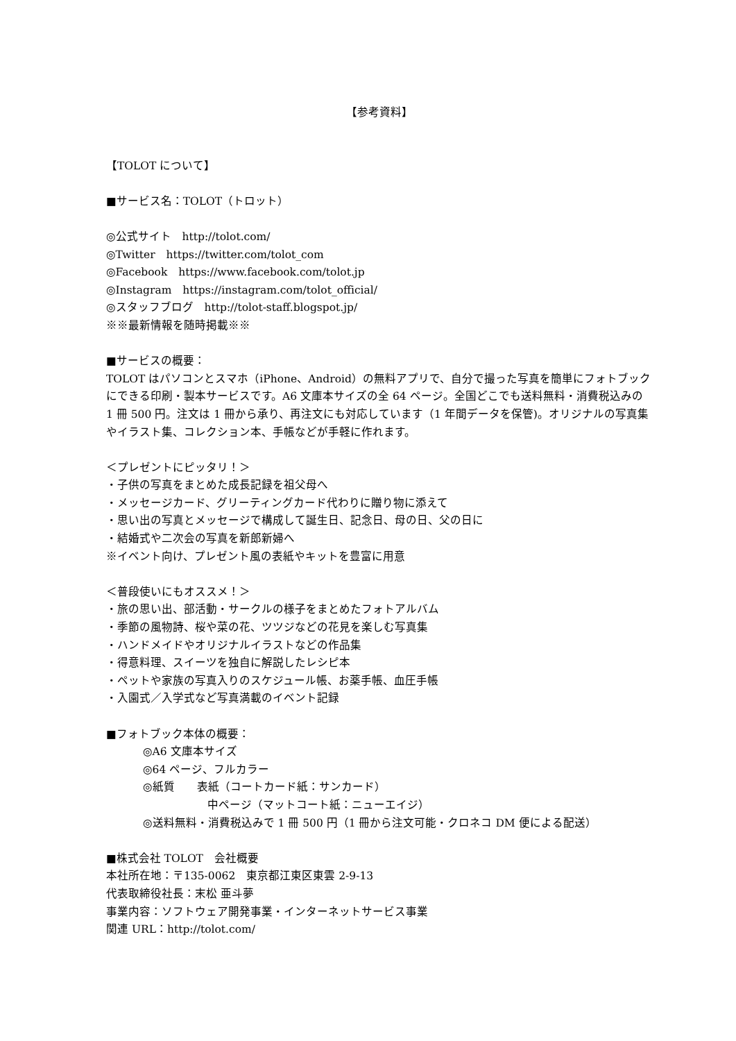【参考資料】
【TOLOT について】
■サービス名：TOLOT（トロット）
◎公式サイト　http://tolot.com/
◎Twitter　https://twitter.com/tolot_com
◎Facebook　https://www.facebook.com/tolot.jp
◎Instagram　https://instagram.com/tolot_official/
◎スタッフブログ　http://tolot-staff.blogspot.jp/
※※最新情報を随時掲載※※
■サービスの概要：
TOLOT はパソコンとスマホ（iPhone、Android）の無料アプリで、自分で撮った写真を簡単にフォトブックにできる印刷・製本サービスです。A6 文庫本サイズの全 64 ページ。全国どこでも送料無料・消費税込みの 1 冊 500 円。注文は 1 冊から承り、再注文にも対応しています（1 年間データを保管)。オリジナルの写真集やイラスト集、コレクション本、手帳などが手軽に作れます。
＜プレゼントにピッタリ！＞
・子供の写真をまとめた成長記録を祖父母へ
・メッセージカード、グリーティングカード代わりに贈り物に添えて
・思い出の写真とメッセージで構成して誕生日、記念日、母の日、父の日に
・結婚式や二次会の写真を新郎新婦へ
※イベント向け、プレゼント風の表紙やキットを豊富に用意
＜普段使いにもオススメ！＞
・旅の思い出、部活動・サークルの様子をまとめたフォトアルバム
・季節の風物詩、桜や菜の花、ツツジなどの花見を楽しむ写真集
・ハンドメイドやオリジナルイラストなどの作品集
・得意料理、スイーツを独自に解説したレシピ本
・ペットや家族の写真入りのスケジュール帳、お薬手帳、血圧手帳
・入園式／入学式など写真満載のイベント記録
■フォトブック本体の概要：
◎A6 文庫本サイズ
◎64 ページ、フルカラー
◎紙質　　表紙（コートカード紙：サンカード）
中ページ（マットコート紙：ニューエイジ）
◎送料無料・消費税込みで 1 冊 500 円（1 冊から注文可能・クロネコ DM 便による配送）
■株式会社 TOLOT　会社概要
本社所在地：〒135-0062　東京都江東区東雲 2-9-13
代表取締役社長：末松 亜斗夢
事業内容：ソフトウェア開発事業・インターネットサービス事業
関連 URL：http://tolot.com/